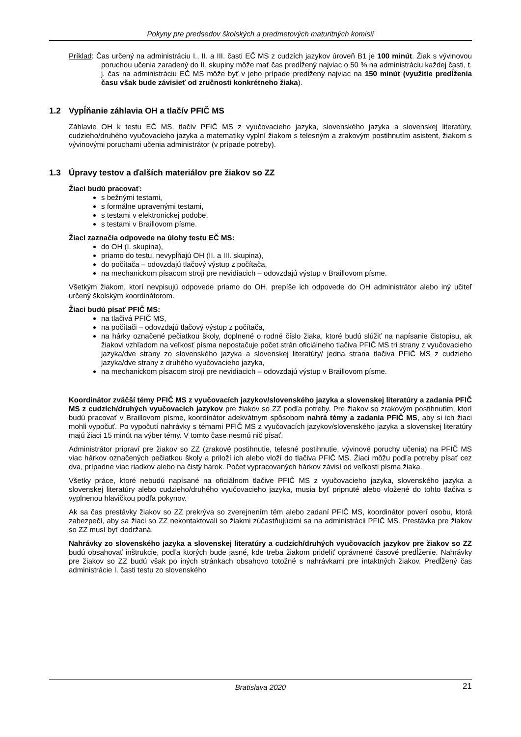Pokyny pre predsedov školských a predmetových maturitných komisií
Príklad: Čas určený na administráciu I., II. a III. časti EČ MS z cudzích jazykov úroveň B1 je 100 minút. Žiak s vývinovou poruchou učenia zaradený do II. skupiny môže mať čas predĺžený najviac o 50 % na administráciu každej časti, t. j. čas na administráciu EČ MS môže byť v jeho prípade predĺžený najviac na 150 minút (využitie predĺženia času však bude závisieť od zručnosti konkrétneho žiaka).
1.2 Vypĺňanie záhlavia OH a tlačív PFIČ MS
Záhlavie OH k testu EČ MS, tlačív PFIČ MS z vyučovacieho jazyka, slovenského jazyka a slovenskej literatúry, cudzieho/druhého vyučovacieho jazyka a matematiky vyplní žiakom s telesným a zrakovým postihnutím asistent, žiakom s vývinovými poruchami učenia administrátor (v prípade potreby).
1.3 Úpravy testov a ďalších materiálov pre žiakov so ZZ
Žiaci budú pracovať:
s bežnými testami,
s formálne upravenými testami,
s testami v elektronickej podobe,
s testami v Braillovom písme.
Žiaci zaznačia odpovede na úlohy testu EČ MS:
do OH (I. skupina),
priamo do testu, nevypĺňajú OH (II. a III. skupina),
do počítača – odovzdajú tlačový výstup z počítača,
na mechanickom písacom stroji pre nevidiacich – odovzdajú výstup v Braillovom písme.
Všetkým žiakom, ktorí nevpisujú odpovede priamo do OH, prepíše ich odpovede do OH administrátor alebo iný učiteľ určený školským koordinátorom.
Žiaci budú písať PFIČ MS:
na tlačivá PFIČ MS,
na počítači – odovzdajú tlačový výstup z počítača,
na hárky označené pečiatkou školy, doplnené o rodné číslo žiaka, ktoré budú slúžiť na napísanie čistopisu, ak žiakovi vzhľadom na veľkosť písma nepostačuje počet strán oficiálneho tlačiva PFIČ MS tri strany z vyučovacieho jazyka/dve strany zo slovenského jazyka a slovenskej literatúry/ jedna strana tlačiva PFIČ MS z cudzieho jazyka/dve strany z druhého vyučovacieho jazyka,
na mechanickom písacom stroji pre nevidiacich – odovzdajú výstup v Braillovom písme.
Koordinátor zväčší témy PFIČ MS z vyučovacích jazykov/slovenského jazyka a slovenskej literatúry a zadania PFIČ MS z cudzích/druhých vyučovacích jazykov pre žiakov so ZZ podľa potreby. Pre žiakov so zrakovým postihnutím, ktorí budú pracovať v Braillovom písme, koordinátor adekvátnym spôsobom nahrá témy a zadania PFIČ MS, aby si ich žiaci mohli vypočuť. Po vypočutí nahrávky s témami PFIČ MS z vyučovacích jazykov/slovenského jazyka a slovenskej literatúry majú žiaci 15 minút na výber témy. V tomto čase nesmú nič písať.
Administrátor pripraví pre žiakov so ZZ (zrakové postihnutie, telesné postihnutie, vývinové poruchy učenia) na PFIČ MS viac hárkov označených pečiatkou školy a priloží ich alebo vloží do tlačiva PFIČ MS. Žiaci môžu podľa potreby písať cez dva, prípadne viac riadkov alebo na čistý hárok. Počet vypracovaných hárkov závisí od veľkosti písma žiaka.
Všetky práce, ktoré nebudú napísané na oficiálnom tlačive PFIČ MS z vyučovacieho jazyka, slovenského jazyka a slovenskej literatúry alebo cudzieho/druhého vyučovacieho jazyka, musia byť pripnuté alebo vložené do tohto tlačiva s vyplnenou hlavičkou podľa pokynov.
Ak sa čas prestávky žiakov so ZZ prekrýva so zverejnením tém alebo zadaní PFIČ MS, koordinátor poverí osobu, ktorá zabezpečí, aby sa žiaci so ZZ nekontaktovali so žiakmi zúčastňujúcimi sa na administrácii PFIČ MS. Prestávka pre žiakov so ZZ musí byť dodržaná.
Nahrávky zo slovenského jazyka a slovenskej literatúry a cudzích/druhých vyučovacích jazykov pre žiakov so ZZ budú obsahovať inštrukcie, podľa ktorých bude jasné, kde treba žiakom prideliť oprávnené časové predĺženie. Nahrávky pre žiakov so ZZ budú však po iných stránkach obsahovo totožné s nahrávkami pre intaktných žiakov. Predĺžený čas administrácie I. časti testu zo slovenského
Bratislava 2020 21